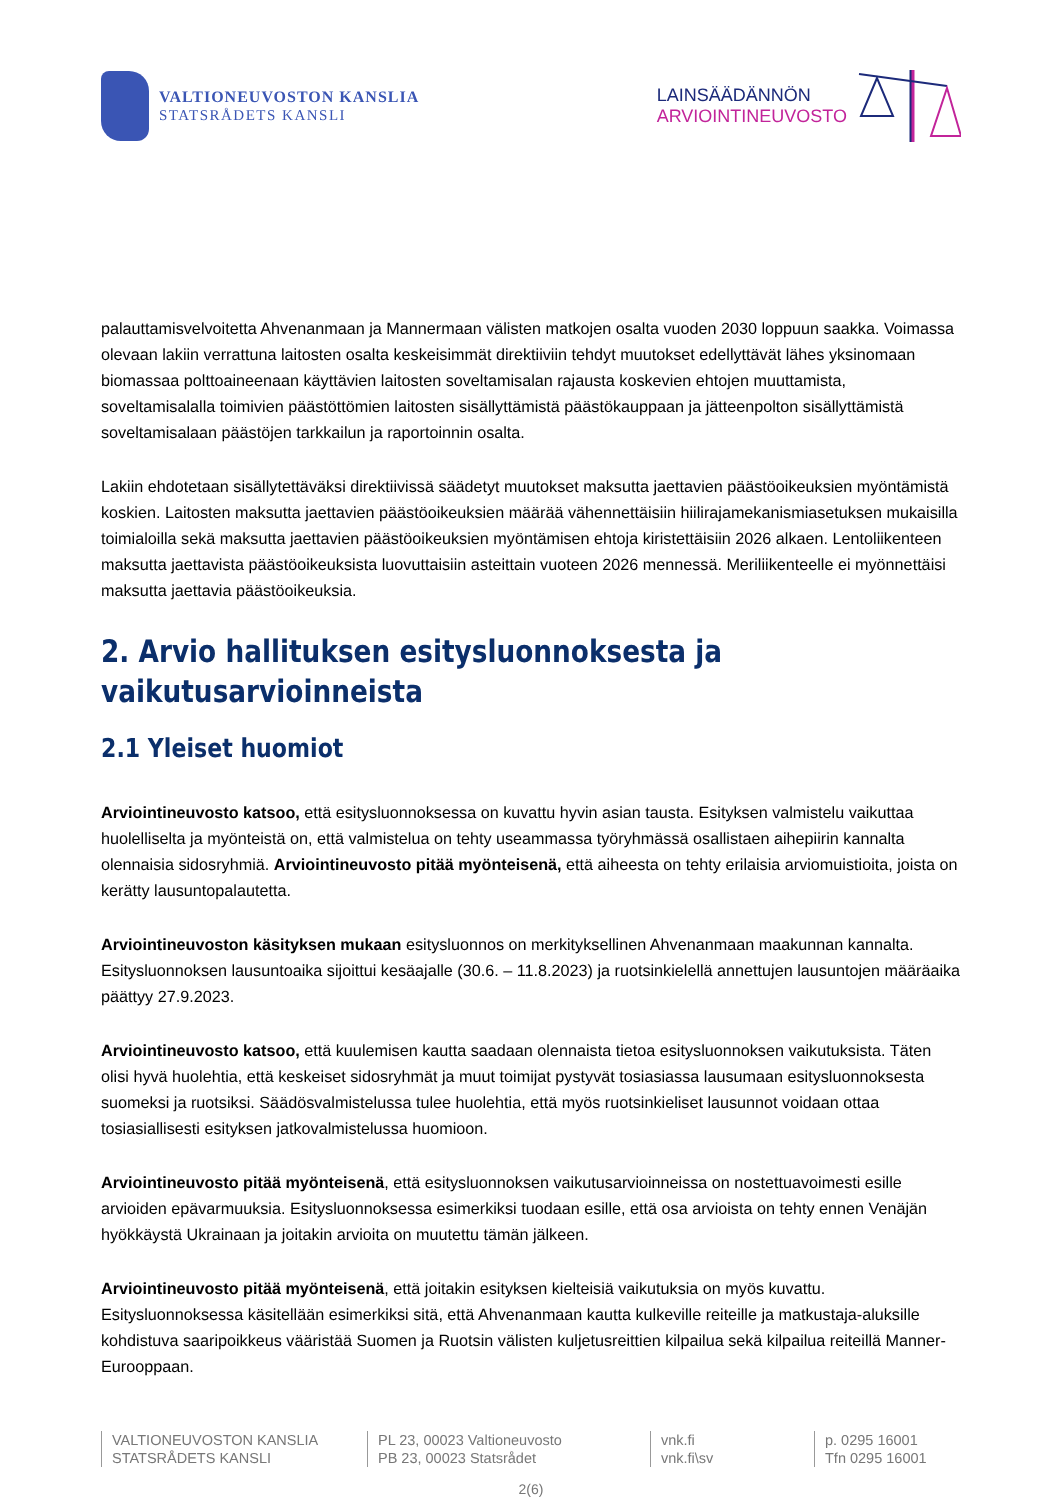VALTIONEUVOSTON KANSLIA
STATSRÅDETS KANSLI
LAINSÄÄDÄNNÖN
ARVIOINTINEUVOSTO
palauttamisvelvoitetta Ahvenanmaan ja Mannermaan välisten matkojen osalta vuoden 2030 loppuun saakka. Voimassa olevaan lakiin verrattuna laitosten osalta keskeisimmät direktiiviin tehdyt muutokset edellyttävät lähes yksinomaan biomassaa polttoaineenaan käyttävien laitosten soveltamisalan rajausta koskevien ehtojen muuttamista, soveltamisalalla toimivien päästöttömien laitosten sisällyttämistä päästökauppaan ja jätteenpolton sisällyttämistä soveltamisalaan päästöjen tarkkailun ja raportoinnin osalta.
Lakiin ehdotetaan sisällytettäväksi direktiivissä säädetyt muutokset maksutta jaettavien päästöoikeuksien myöntämistä koskien. Laitosten maksutta jaettavien päästöoikeuksien määrää vähennettäisiin hiilirajamekanismiasetuksen mukaisilla toimialoilla sekä maksutta jaettavien päästöoikeuksien myöntämisen ehtoja kiristettäisiin 2026 alkaen. Lentoliikenteen maksutta jaettavista päästöoikeuksista luovuttaisiin asteittain vuoteen 2026 mennessä. Meriliikenteelle ei myönnettäisi maksutta jaettavia päästöoikeuksia.
2. Arvio hallituksen esitysluonnoksesta ja vaikutusarvioinneista
2.1 Yleiset huomiot
Arviointineuvosto katsoo, että esitysluonnoksessa on kuvattu hyvin asian tausta. Esityksen valmistelu vaikuttaa huolelliselta ja myönteistä on, että valmistelua on tehty useammassa työryhmässä osallistaen aihepiirin kannalta olennaisia sidosryhmiä. Arviointineuvosto pitää myönteisenä, että aiheesta on tehty erilaisia arviomuistioita, joista on kerätty lausuntopalautetta.
Arviointineuvoston käsityksen mukaan esitysluonnos on merkityksellinen Ahvenanmaan maakunnan kannalta. Esitysluonnoksen lausuntoaika sijoittui kesäajalle (30.6. – 11.8.2023) ja ruotsinkielellä annettujen lausuntojen määräaika päättyy 27.9.2023.
Arviointineuvosto katsoo, että kuulemisen kautta saadaan olennaista tietoa esitysluonnoksen vaikutuksista. Täten olisi hyvä huolehtia, että keskeiset sidosryhmät ja muut toimijat pystyvät tosiasiassa lausumaan esitysluonnoksesta suomeksi ja ruotsiksi. Säädösvalmistelussa tulee huolehtia, että myös ruotsinkieliset lausunnot voidaan ottaa tosiasiallisesti esityksen jatkovalmistelussa huomioon.
Arviointineuvosto pitää myönteisenä, että esitysluonnoksen vaikutusarvioinneissa on nostettuavoimesti esille arvioiden epävarmuuksia. Esitysluonnoksessa esimerkiksi tuodaan esille, että osa arvioista on tehty ennen Venäjän hyökkäystä Ukrainaan ja joitakin arvioita on muutettu tämän jälkeen.
Arviointineuvosto pitää myönteisenä, että joitakin esityksen kielteisiä vaikutuksia on myös kuvattu. Esitysluonnoksessa käsitellään esimerkiksi sitä, että Ahvenanmaan kautta kulkeville reiteille ja matkustaja-aluksille kohdistuva saaripoikkeus vääristää Suomen ja Ruotsin välisten kuljetusreittien kilpailua sekä kilpailua reiteillä Manner-Eurooppaan.
VALTIONEUVOSTON KANSLIA
STATSRÅDETS KANSLI
PL 23, 00023 Valtioneuvosto
PB 23, 00023 Statsrådet
vnk.fi
vnk.fi\sv
p. 0295 16001
Tfn 0295 16001
2(6)